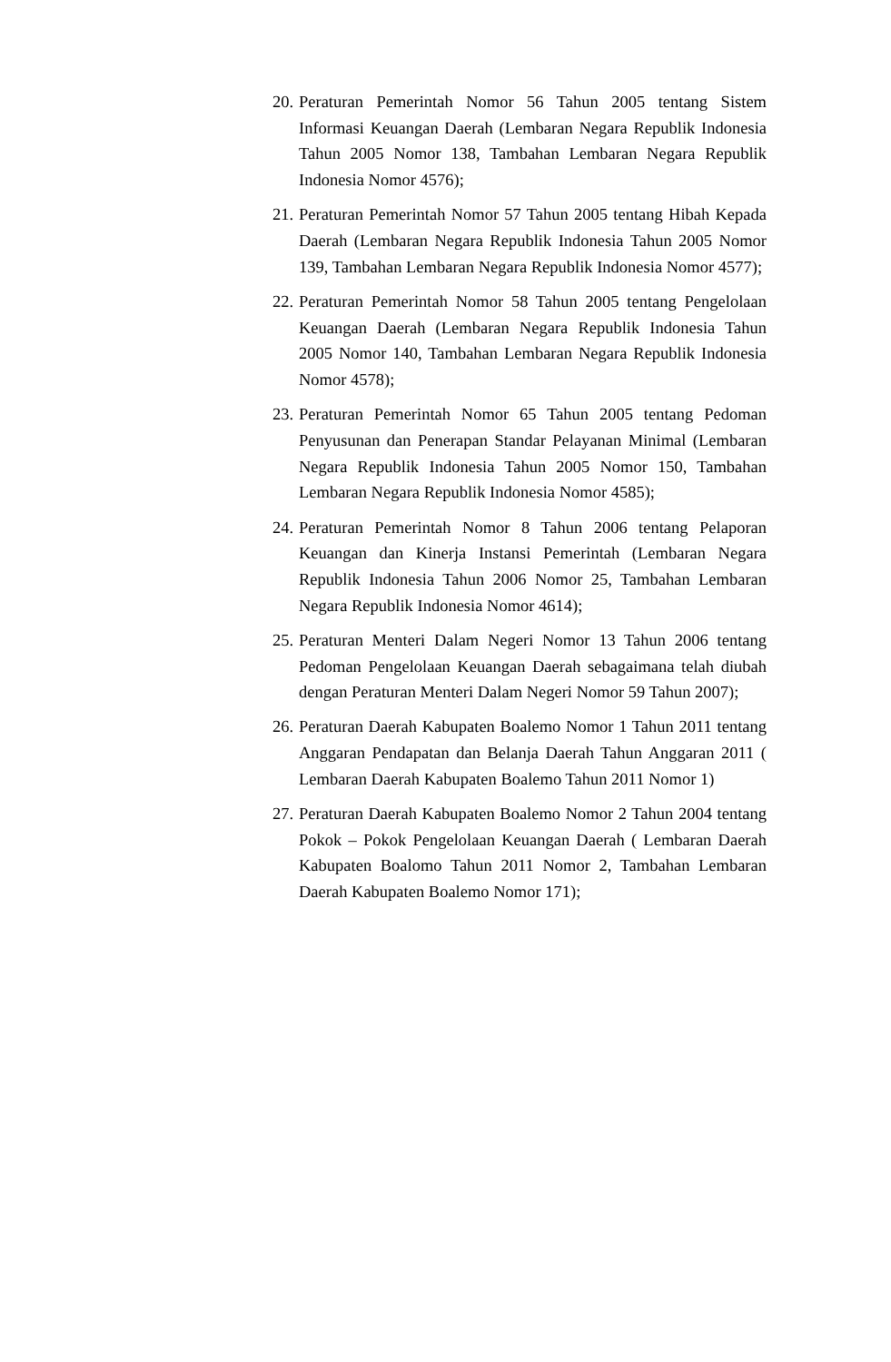20. Peraturan Pemerintah Nomor 56 Tahun 2005 tentang Sistem Informasi Keuangan Daerah (Lembaran Negara Republik Indonesia Tahun 2005 Nomor 138, Tambahan Lembaran Negara Republik Indonesia Nomor 4576);
21. Peraturan Pemerintah Nomor 57 Tahun 2005 tentang Hibah Kepada Daerah (Lembaran Negara Republik Indonesia Tahun 2005 Nomor 139, Tambahan Lembaran Negara Republik Indonesia Nomor 4577);
22. Peraturan Pemerintah Nomor 58 Tahun 2005 tentang Pengelolaan Keuangan Daerah (Lembaran Negara Republik Indonesia Tahun 2005 Nomor 140, Tambahan Lembaran Negara Republik Indonesia Nomor 4578);
23. Peraturan Pemerintah Nomor 65 Tahun 2005 tentang Pedoman Penyusunan dan Penerapan Standar Pelayanan Minimal (Lembaran Negara Republik Indonesia Tahun 2005 Nomor 150, Tambahan Lembaran Negara Republik Indonesia Nomor 4585);
24. Peraturan Pemerintah Nomor 8 Tahun 2006 tentang Pelaporan Keuangan dan Kinerja Instansi Pemerintah (Lembaran Negara Republik Indonesia Tahun 2006 Nomor 25, Tambahan Lembaran Negara Republik Indonesia Nomor 4614);
25. Peraturan Menteri Dalam Negeri Nomor 13 Tahun 2006 tentang Pedoman Pengelolaan Keuangan Daerah sebagaimana telah diubah dengan Peraturan Menteri Dalam Negeri Nomor 59 Tahun 2007);
26. Peraturan Daerah Kabupaten Boalemo Nomor 1 Tahun 2011 tentang Anggaran Pendapatan dan Belanja Daerah Tahun Anggaran 2011 ( Lembaran Daerah Kabupaten Boalemo Tahun 2011 Nomor 1)
27. Peraturan Daerah Kabupaten Boalemo Nomor 2 Tahun 2004 tentang Pokok – Pokok Pengelolaan Keuangan Daerah ( Lembaran Daerah Kabupaten Boalomo Tahun 2011 Nomor 2, Tambahan Lembaran Daerah Kabupaten Boalemo Nomor 171);